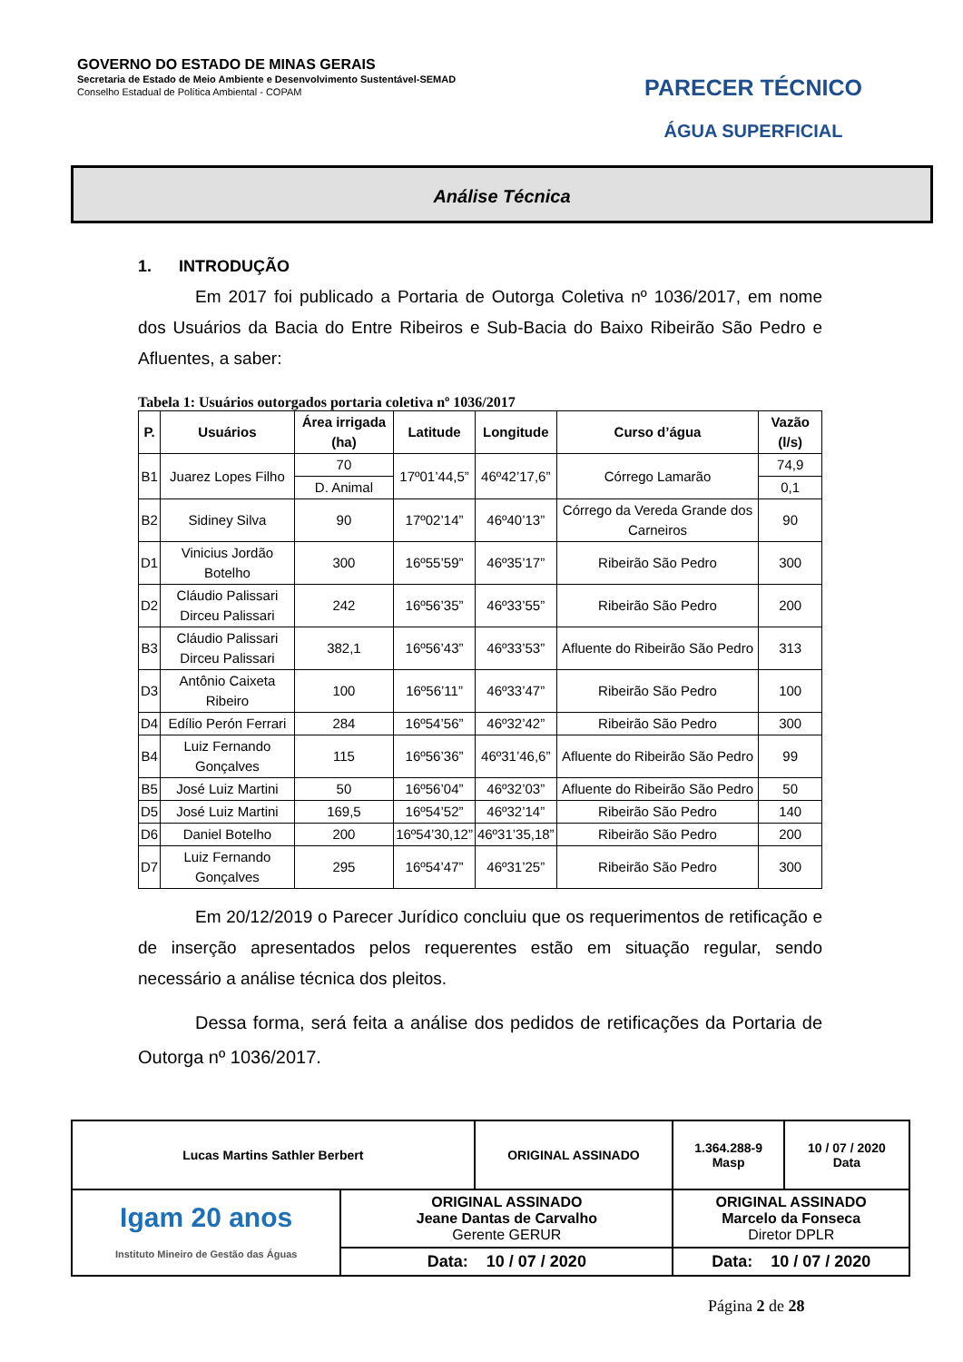GOVERNO DO ESTADO DE MINAS GERAIS
Secretaria de Estado de Meio Ambiente e Desenvolvimento Sustentável-SEMAD
Conselho Estadual de Política Ambiental - COPAM
PARECER TÉCNICO
ÁGUA SUPERFICIAL
Análise Técnica
1. INTRODUÇÃO
Em 2017 foi publicado a Portaria de Outorga Coletiva nº 1036/2017, em nome dos Usuários da Bacia do Entre Ribeiros e Sub-Bacia do Baixo Ribeirão São Pedro e Afluentes, a saber:
Tabela 1: Usuários outorgados portaria coletiva nº 1036/2017
| P. | Usuários | Área irrigada (ha) | Latitude | Longitude | Curso d’água | Vazão (l/s) |
| --- | --- | --- | --- | --- | --- | --- |
| B1 | Juarez Lopes Filho | 70 | 17º01’44,5” | 46º42’17,6” | Córrego Lamarão | 74,9 |
| | | D. Animal | | | | 0,1 |
| B2 | Sidiney Silva | 90 | 17º02’14” | 46º40’13” | Córrego da Vereda Grande dos Carneiros | 90 |
| D1 | Vinicius Jordão Botelho | 300 | 16º55’59” | 46º35’17” | Ribeirão São Pedro | 300 |
| D2 | Cláudio Palissari Dirceu Palissari | 242 | 16º56’35” | 46º33’55” | Ribeirão São Pedro | 200 |
| B3 | Cláudio Palissari Dirceu Palissari | 382,1 | 16º56’43” | 46º33’53” | Afluente do Ribeirão São Pedro | 313 |
| D3 | Antônio Caixeta Ribeiro | 100 | 16º56’11” | 46º33’47” | Ribeirão São Pedro | 100 |
| D4 | Edílio Perón Ferrari | 284 | 16º54’56” | 46º32’42” | Ribeirão São Pedro | 300 |
| B4 | Luiz Fernando Gonçalves | 115 | 16º56’36” | 46º31’46,6” | Afluente do Ribeirão São Pedro | 99 |
| B5 | José Luiz Martini | 50 | 16º56’04” | 46º32’03” | Afluente do Ribeirão São Pedro | 50 |
| D5 | José Luiz Martini | 169,5 | 16º54’52” | 46º32’14” | Ribeirão São Pedro | 140 |
| D6 | Daniel Botelho | 200 | 16º54’30,12” | 46º31’35,18” | Ribeirão São Pedro | 200 |
| D7 | Luiz Fernando Gonçalves | 295 | 16º54’47” | 46º31’25” | Ribeirão São Pedro | 300 |
Em 20/12/2019 o Parecer Jurídico concluiu que os requerimentos de retificação e de inserção apresentados pelos requerentes estão em situação regular, sendo necessário a análise técnica dos pleitos.
Dessa forma, será feita a análise dos pedidos de retificações da Portaria de Outorga nº 1036/2017.
| Lucas Martins Sathler Berbert | | ORIGINAL ASSINADO | | 1.364.288-9 Masp | 10 / 07 / 2020 Data |
| Igam 20 anos Instituto Mineiro de Gestão das Águas | ORIGINAL ASSINADO Jeane Dantas de Carvalho Gerente GERUR | | ORIGINAL ASSINADO Marcelo da Fonseca Diretor DPLR | | |
| | Data: 10 / 07 / 2020 | | Data: 10 / 07 / 2020 | | |
Página 2 de 28